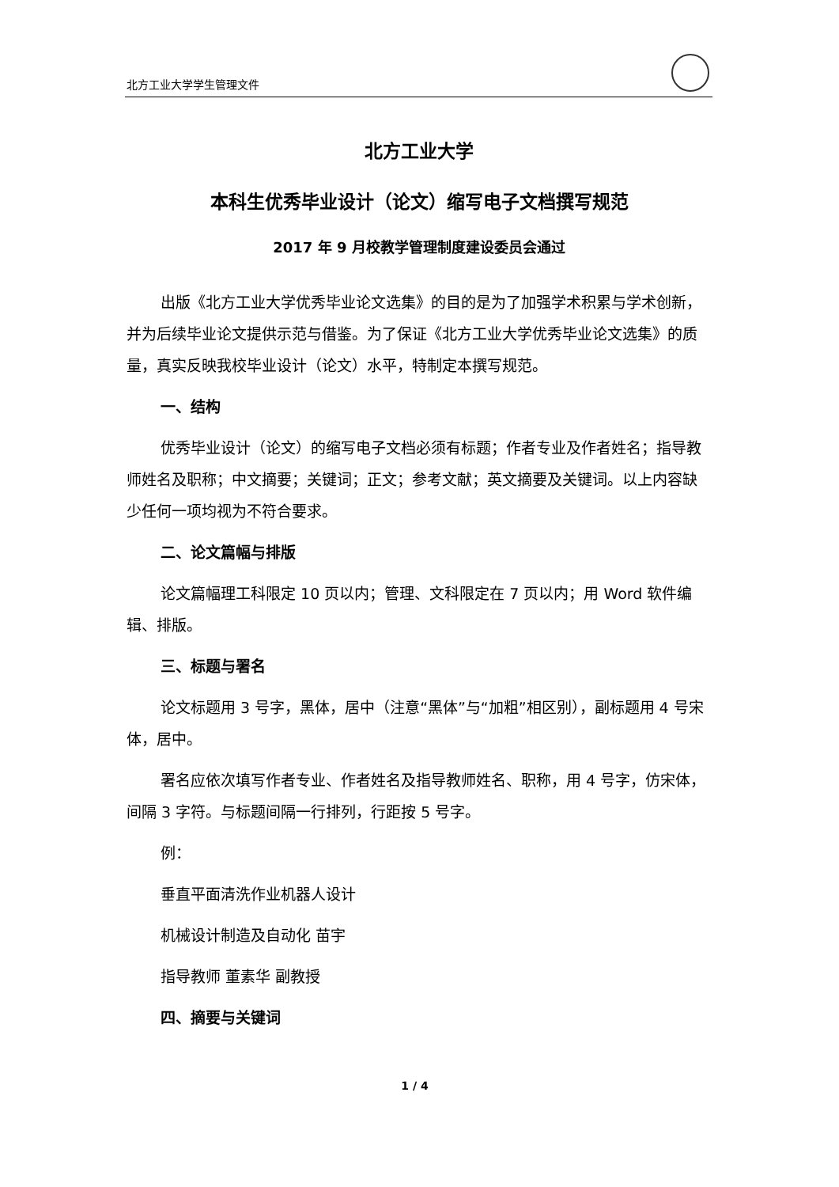北方工业大学学生管理文件
北方工业大学
本科生优秀毕业设计（论文）缩写电子文档撰写规范
2017 年 9 月校教学管理制度建设委员会通过
出版《北方工业大学优秀毕业论文选集》的目的是为了加强学术积累与学术创新，并为后续毕业论文提供示范与借鉴。为了保证《北方工业大学优秀毕业论文选集》的质量，真实反映我校毕业设计（论文）水平，特制定本撰写规范。
一、结构
优秀毕业设计（论文）的缩写电子文档必须有标题；作者专业及作者姓名；指导教师姓名及职称；中文摘要；关键词；正文；参考文献；英文摘要及关键词。以上内容缺少任何一项均视为不符合要求。
二、论文篇幅与排版
论文篇幅理工科限定 10 页以内；管理、文科限定在 7 页以内；用 Word 软件编辑、排版。
三、标题与署名
论文标题用 3 号字，黑体，居中（注意“黑体”与“加粗”相区别），副标题用 4 号宋体，居中。
署名应依次填写作者专业、作者姓名及指导教师姓名、职称，用 4 号字，仿宋体，间隔 3 字符。与标题间隔一行排列，行距按 5 号字。
例：
垂直平面清洗作业机器人设计
机械设计制造及自动化 苗宇
指导教师 董素华 副教授
四、摘要与关键词
1 / 4